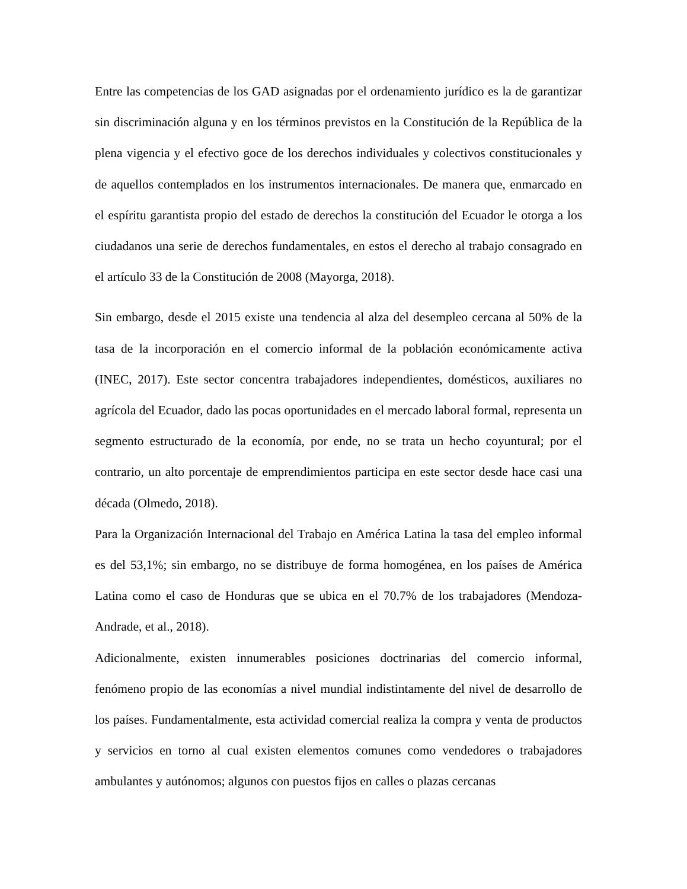Entre las competencias de los GAD asignadas por el ordenamiento jurídico es la de garantizar sin discriminación alguna y en los términos previstos en la Constitución de la República de la plena vigencia y el efectivo goce de los derechos individuales y colectivos constitucionales y de aquellos contemplados en los instrumentos internacionales. De manera que, enmarcado en el espíritu garantista propio del estado de derechos la constitución del Ecuador le otorga a los ciudadanos una serie de derechos fundamentales, en estos el derecho al trabajo consagrado en el artículo 33 de la Constitución de 2008 (Mayorga, 2018).
Sin embargo, desde el 2015 existe una tendencia al alza del desempleo cercana al 50% de la tasa de la incorporación en el comercio informal de la población económicamente activa (INEC, 2017). Este sector concentra trabajadores independientes, domésticos, auxiliares no agrícola del Ecuador, dado las pocas oportunidades en el mercado laboral formal, representa un segmento estructurado de la economía, por ende, no se trata un hecho coyuntural; por el contrario, un alto porcentaje de emprendimientos participa en este sector desde hace casi una década (Olmedo, 2018).
Para la Organización Internacional del Trabajo en América Latina la tasa del empleo informal es del 53,1%; sin embargo, no se distribuye de forma homogénea, en los países de América Latina como el caso de Honduras que se ubica en el 70.7% de los trabajadores (Mendoza-Andrade, et al., 2018).
Adicionalmente, existen innumerables posiciones doctrinarias del comercio informal, fenómeno propio de las economías a nivel mundial indistintamente del nivel de desarrollo de los países. Fundamentalmente, esta actividad comercial realiza la compra y venta de productos y servicios en torno al cual existen elementos comunes como vendedores o trabajadores ambulantes y autónomos; algunos con puestos fijos en calles o plazas cercanas